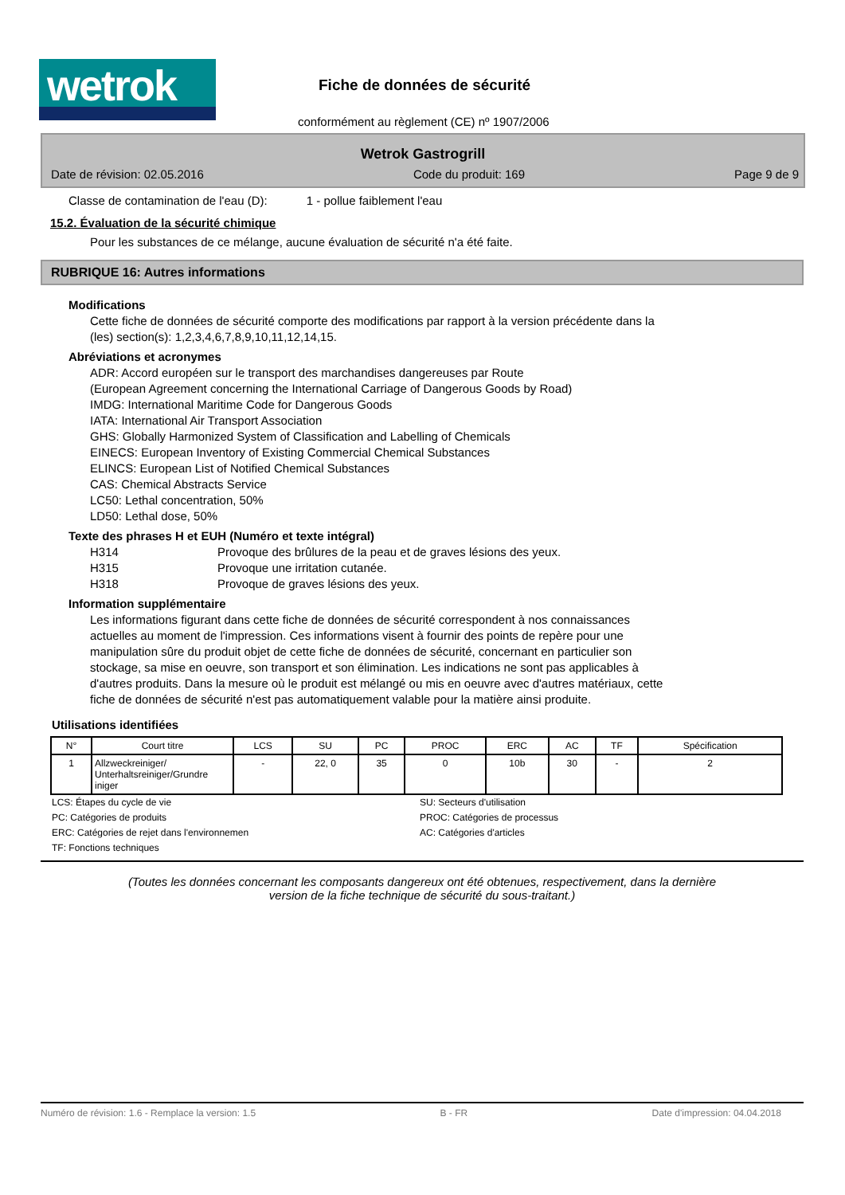wetrok
Fiche de données de sécurité
conformément au règlement (CE) nº 1907/2006
Wetrok Gastrogrill
Date de révision: 02.05.2016 Code du produit: 169 Page 9 de 9
Classe de contamination de l'eau (D): 1 - pollue faiblement l'eau
15.2. Évaluation de la sécurité chimique
Pour les substances de ce mélange, aucune évaluation de sécurité n'a été faite.
RUBRIQUE 16: Autres informations
Modifications
Cette fiche de données de sécurité comporte des modifications par rapport à la version précédente dans la
(les) section(s): 1,2,3,4,6,7,8,9,10,11,12,14,15.
Abréviations et acronymes
ADR: Accord européen sur le transport des marchandises dangereuses par Route
(European Agreement concerning the International Carriage of Dangerous Goods by Road)
IMDG: International Maritime Code for Dangerous Goods
IATA: International Air Transport Association
GHS: Globally Harmonized System of Classification and Labelling of Chemicals
EINECS: European Inventory of Existing Commercial Chemical Substances
ELINCS: European List of Notified Chemical Substances
CAS: Chemical Abstracts Service
LC50: Lethal concentration, 50%
LD50: Lethal dose, 50%
Texte des phrases H et EUH (Numéro et texte intégral)
H314 Provoque des brûlures de la peau et de graves lésions des yeux.
H315 Provoque une irritation cutanée.
H318 Provoque de graves lésions des yeux.
Information supplémentaire
Les informations figurant dans cette fiche de données de sécurité correspondent à nos connaissances
actuelles au moment de l'impression. Ces informations visent à fournir des points de repère pour une
manipulation sûre du produit objet de cette fiche de données de sécurité, concernant en particulier son
stockage, sa mise en oeuvre, son transport et son élimination. Les indications ne sont pas applicables à
d'autres produits. Dans la mesure où le produit est mélangé ou mis en oeuvre avec d'autres matériaux, cette
fiche de données de sécurité n'est pas automatiquement valable pour la matière ainsi produite.
Utilisations identifiées
| N° | Court titre | LCS | SU | PC | PROC | ERC | AC | TF | Spécification |
| --- | --- | --- | --- | --- | --- | --- | --- | --- | --- |
| 1 | Allzweckreiniger/ Unterhaltsreiniger/Grundre iniger | - | 22, 0 | 35 | 0 | 10b | 30 | - | 2 |
LCS: Étapes du cycle de vie SU: Secteurs d'utilisation PC: Catégories de produits PROC: Catégories de processus ERC: Catégories de rejet dans l'environnemen AC: Catégories d'articles TF: Fonctions techniques
(Toutes les données concernant les composants dangereux ont été obtenues, respectivement, dans la dernière
version de la fiche technique de sécurité du sous-traitant.)
Numéro de révision: 1.6 - Remplace la version: 1.5 B - FR Date d'impression: 04.04.2018